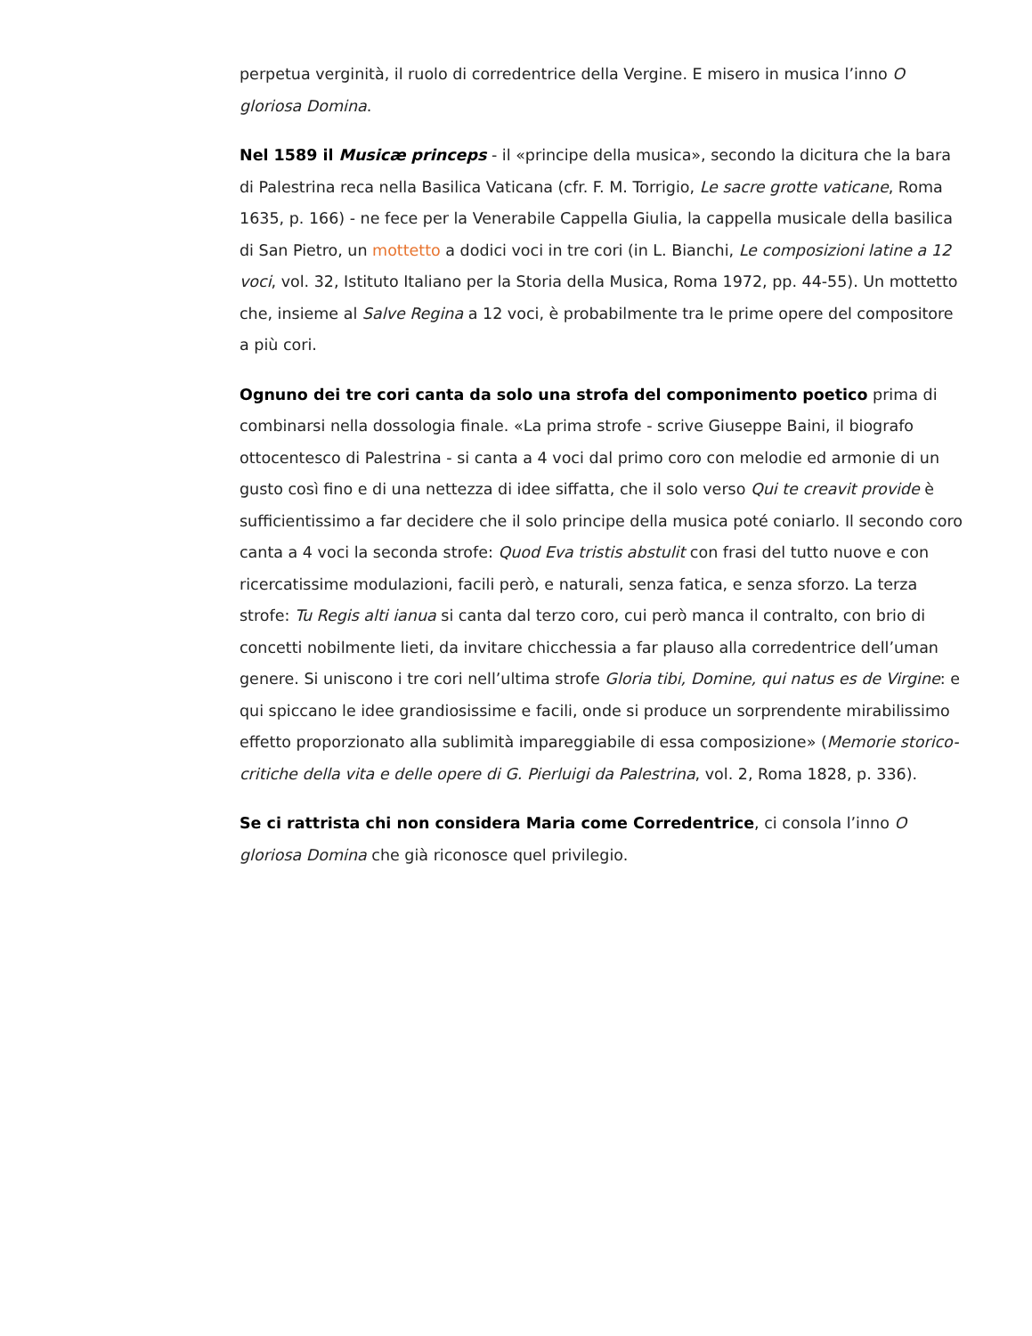perpetua verginità, il ruolo di corredentrice della Vergine. E misero in musica l’inno O gloriosa Domina.
Nel 1589 il Musicæ princeps - il «principe della musica», secondo la dicitura che la bara di Palestrina reca nella Basilica Vaticana (cfr. F. M. Torrigio, Le sacre grotte vaticane, Roma 1635, p. 166) - ne fece per la Venerabile Cappella Giulia, la cappella musicale della basilica di San Pietro, un mottetto a dodici voci in tre cori (in L. Bianchi, Le composizioni latine a 12 voci, vol. 32, Istituto Italiano per la Storia della Musica, Roma 1972, pp. 44-55). Un mottetto che, insieme al Salve Regina a 12 voci, è probabilmente tra le prime opere del compositore a più cori.
Ognuno dei tre cori canta da solo una strofa del componimento poetico prima di combinarsi nella dossologia finale. «La prima strofe - scrive Giuseppe Baini, il biografo ottocentesco di Palestrina - si canta a 4 voci dal primo coro con melodie ed armonie di un gusto così fino e di una nettezza di idee siffatta, che il solo verso Qui te creavit provide è sufficientissimo a far decidere che il solo principe della musica poté coniarlo. Il secondo coro canta a 4 voci la seconda strofe: Quod Eva tristis abstulit con frasi del tutto nuove e con ricercatissime modulazioni, facili però, e naturali, senza fatica, e senza sforzo. La terza strofe: Tu Regis alti ianua si canta dal terzo coro, cui però manca il contralto, con brio di concetti nobilmente lieti, da invitare chicchessia a far plauso alla corredentrice dell’uman genere. Si uniscono i tre cori nell’ultima strofe Gloria tibi, Domine, qui natus es de Virgine: e qui spiccano le idee grandiosissime e facili, onde si produce un sorprendente mirabilissimo effetto proporzionato alla sublimità impareggiabile di essa composizione» (Memorie storico-critiche della vita e delle opere di G. Pierluigi da Palestrina, vol. 2, Roma 1828, p. 336).
Se ci rattrista chi non considera Maria come Corredentrice, ci consola l’inno O gloriosa Domina che già riconosce quel privilegio.